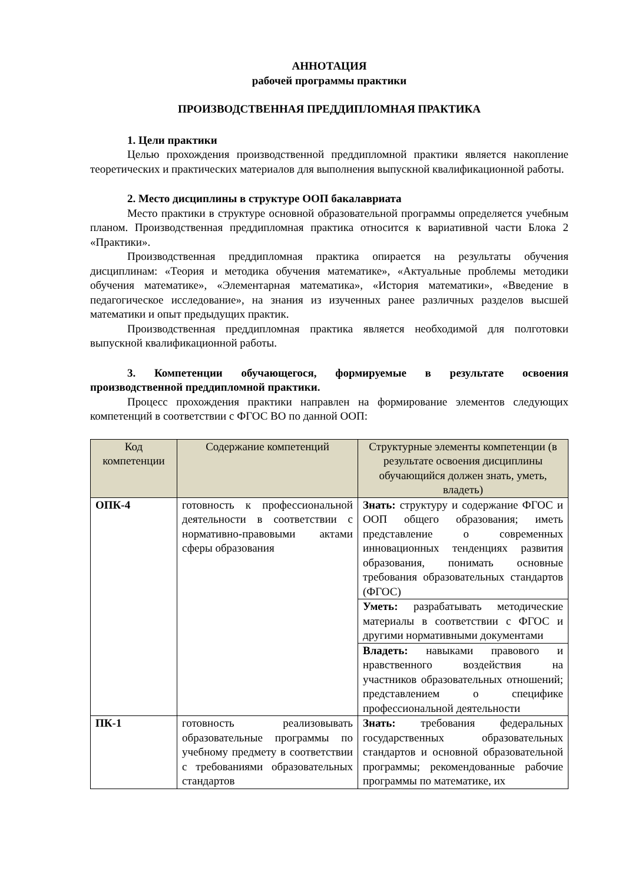АННОТАЦИЯ
рабочей программы практики
ПРОИЗВОДСТВЕННАЯ ПРЕДДИПЛОМНАЯ ПРАКТИКА
1. Цели практики
Целью прохождения производственной преддипломной практики является накопление теоретических и практических материалов для выполнения выпускной квалификационной работы.
2. Место дисциплины в структуре ООП бакалавриата
Место практики в структуре основной образовательной программы определяется учебным планом. Производственная преддипломная практика относится к вариативной части Блока 2 «Практики».
Производственная преддипломная практика опирается на результаты обучения дисциплинам: «Теория и методика обучения математике», «Актуальные проблемы методики обучения математике», «Элементарная математика», «История математики», «Введение в педагогическое исследование», на знания из изученных ранее различных разделов высшей математики и опыт предыдущих практик.
Производственная преддипломная практика является необходимой для полготовки выпускной квалификационной работы.
3. Компетенции обучающегося, формируемые в результате освоения производственной преддипломной практики.
Процесс прохождения практики направлен на формирование элементов следующих компетенций в соответствии с ФГОС ВО по данной ООП:
| Код компетенции | Содержание компетенций | Структурные элементы компетенции (в результате освоения дисциплины обучающийся должен знать, уметь, владеть) |
| --- | --- | --- |
| ОПК-4 | готовность к профессиональной деятельности в соответствии с нормативно-правовыми актами сферы образования | Знать: структуру и содержание ФГОС и ООП общего образования; иметь представление о современных инновационных тенденциях развития образования, понимать основные требования образовательных стандартов (ФГОС) |
| | | Уметь: разрабатывать методические материалы в соответствии с ФГОС и другими нормативными документами |
| | | Владеть: навыками правового и нравственного воздействия на участников образовательных отношений; представлением о специфике профессиональной деятельности |
| ПК-1 | готовность реализовывать образовательные программы по учебному предмету в соответствии с требованиями образовательных стандартов | Знать: требования федеральных государственных образовательных стандартов и основной образовательной программы; рекомендованные рабочие программы по математике, их |